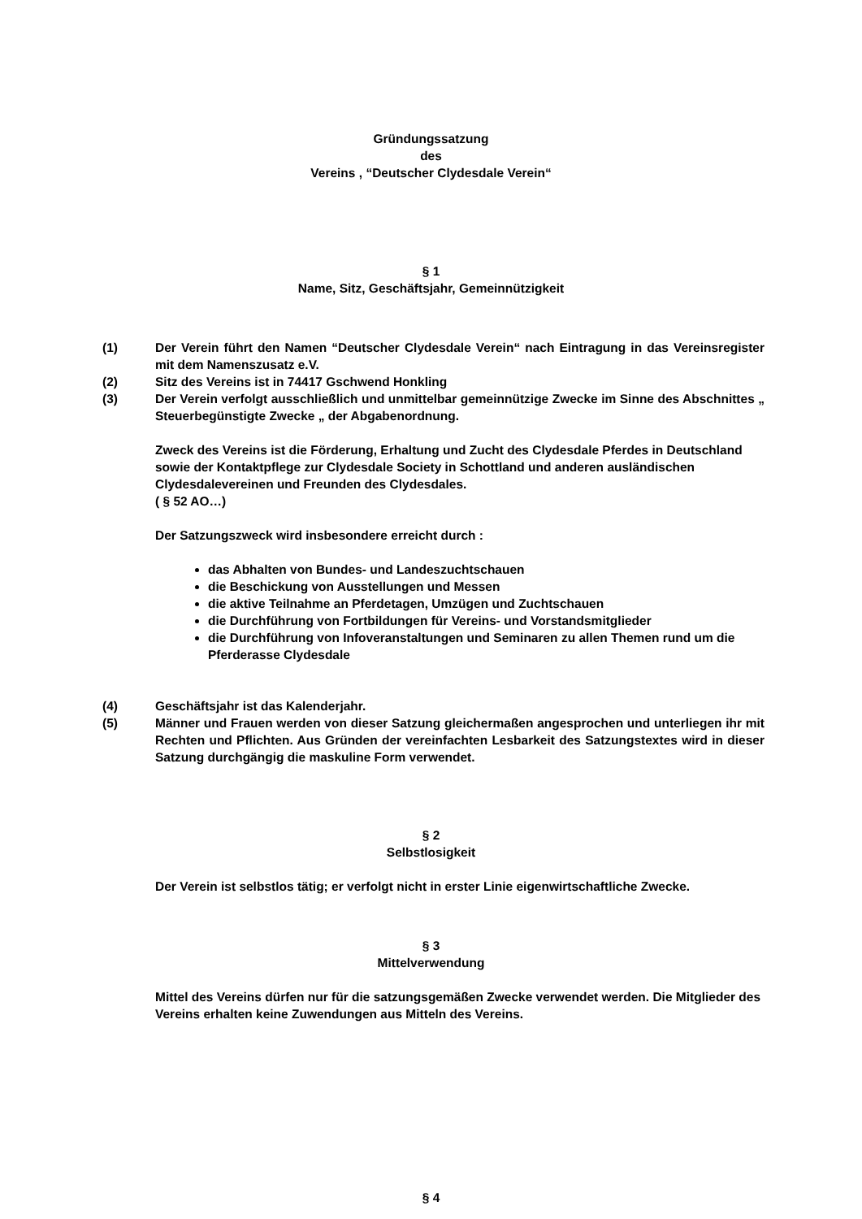Gründungssatzung
des
Vereins , “Deutscher Clydesdale Verein“
§ 1
Name, Sitz, Geschäftsjahr, Gemeinnützigkeit
(1) Der Verein führt den Namen “Deutscher Clydesdale Verein“ nach Eintragung in das Vereinsregister mit dem Namenszusatz e.V.
(2) Sitz des Vereins ist in 74417 Gschwend Honkling
(3) Der Verein verfolgt ausschließlich und unmittelbar gemeinnützige Zwecke im Sinne des Abschnittes „ Steuerbegünstigte Zwecke „ der Abgabenordnung.
Zweck des Vereins ist die Förderung, Erhaltung und Zucht des Clydesdale Pferdes in Deutschland sowie der Kontaktpflege zur Clydesdale Society in Schottland und anderen ausländischen Clydesdalevereinen und Freunden des Clydesdales.
( § 52 AO…)
Der Satzungszweck wird insbesondere erreicht durch :
das Abhalten von Bundes- und Landeszuchtschauen
die Beschickung von Ausstellungen und Messen
die aktive Teilnahme an Pferdetagen, Umzügen und Zuchtschauen
die Durchführung von Fortbildungen für Vereins- und Vorstandsmitglieder
die Durchführung von Infoveranstaltungen und Seminaren zu allen Themen rund um die Pferderasse Clydesdale
(4) Geschäftsjahr ist das Kalenderjahr.
(5) Männer und Frauen werden von dieser Satzung gleichermaßen angesprochen und unterliegen ihr mit Rechten und Pflichten. Aus Gründen der vereinfachten Lesbarkeit des Satzungstextes wird in dieser Satzung durchgängig die maskuline Form verwendet.
§ 2
Selbstlosigkeit
Der Verein ist selbstlos tätig; er verfolgt nicht in erster Linie eigenwirtschaftliche Zwecke.
§ 3
Mittelverwendung
Mittel des Vereins dürfen nur für die satzungsgemäßen Zwecke verwendet werden. Die Mitglieder des Vereins erhalten keine Zuwendungen aus Mitteln des Vereins.
§ 4